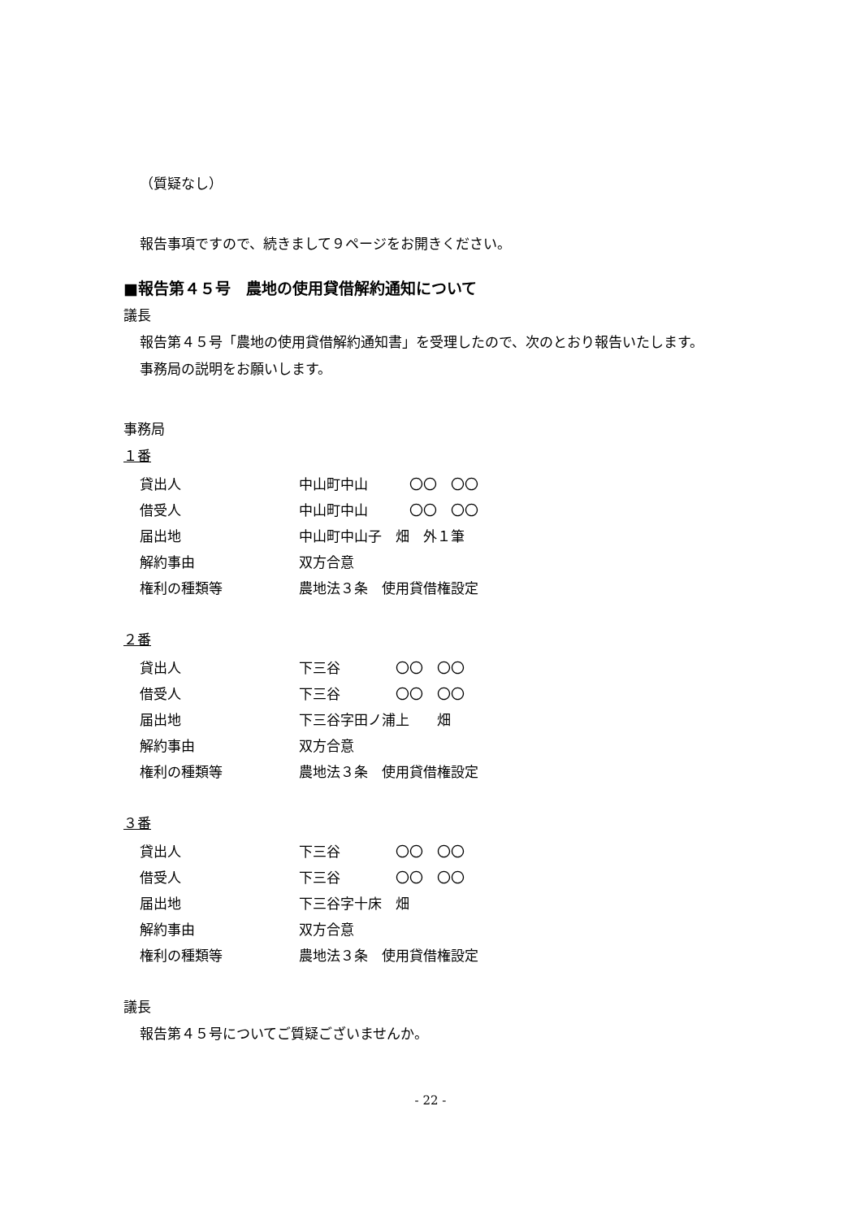（質疑なし）
報告事項ですので、続きまして９ページをお開きください。
■報告第４５号　農地の使用貸借解約通知について
議長
報告第４５号「農地の使用貸借解約通知書」を受理したので、次のとおり報告いたします。
事務局の説明をお願いします。
事務局
１番
| 貸出人 | 中山町中山 〇〇 〇〇 |
| 借受人 | 中山町中山 〇〇 〇〇 |
| 届出地 | 中山町中山子 畑 外１筆 |
| 解約事由 | 双方合意 |
| 権利の種類等 | 農地法３条 使用貸借権設定 |
２番
| 貸出人 | 下三谷 〇〇 〇〇 |
| 借受人 | 下三谷 〇〇 〇〇 |
| 届出地 | 下三谷字田ノ浦上 畑 |
| 解約事由 | 双方合意 |
| 権利の種類等 | 農地法３条 使用貸借権設定 |
３番
| 貸出人 | 下三谷 〇〇 〇〇 |
| 借受人 | 下三谷 〇〇 〇〇 |
| 届出地 | 下三谷字十床 畑 |
| 解約事由 | 双方合意 |
| 権利の種類等 | 農地法３条 使用貸借権設定 |
議長
報告第４５号についてご質疑ございませんか。
- 22 -